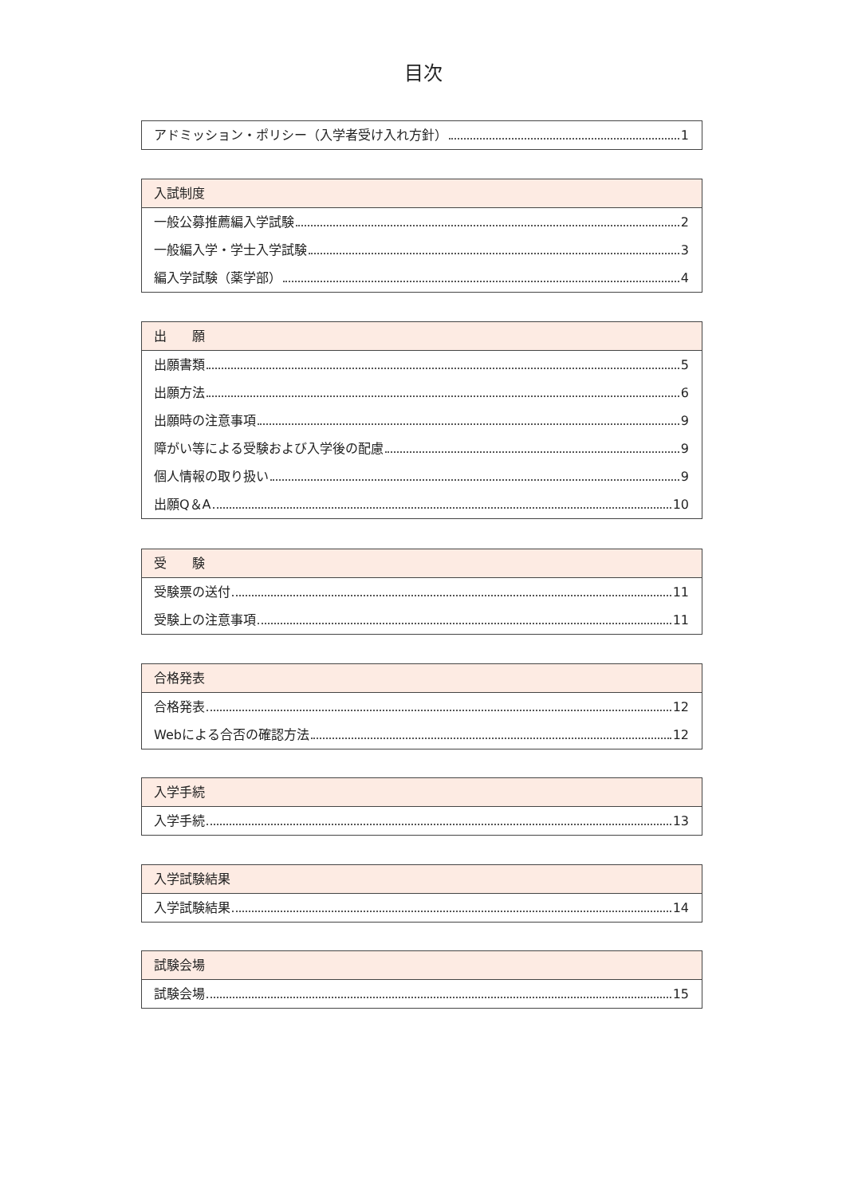目次
アドミッション・ポリシー（入学者受け入れ方針） 1
入試制度
一般公募推薦編入学試験 2
一般編入学・学士入学試験 3
編入学試験（薬学部） 4
出　　願
出願書類 5
出願方法 6
出願時の注意事項 9
障がい等による受験および入学後の配慮 9
個人情報の取り扱い 9
出願Q＆A 10
受　　験
受験票の送付 11
受験上の注意事項 11
合格発表
合格発表 12
Webによる合否の確認方法 12
入学手続
入学手続 13
入学試験結果
入学試験結果 14
試験会場
試験会場 15